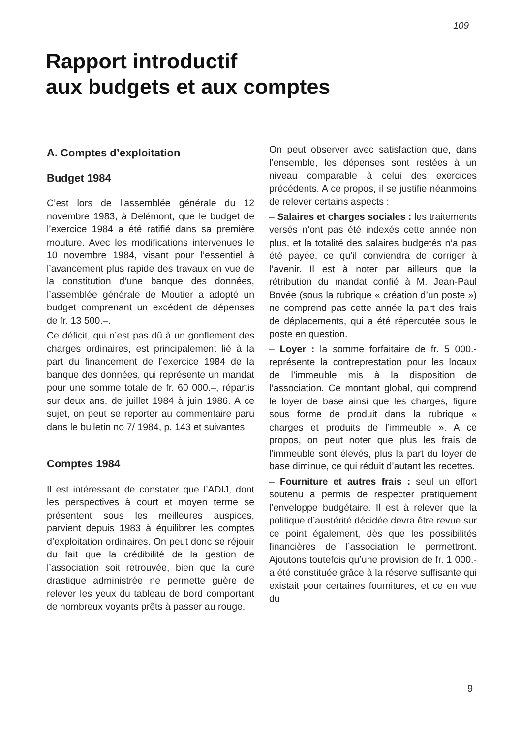109
Rapport introductif
aux budgets et aux comptes
A. Comptes d’exploitation
Budget 1984
C’est lors de l’assemblée générale du 12 novembre 1983, à Delémont, que le budget de l’exercice 1984 a été ratifié dans sa première mouture. Avec les modifications intervenues le 10 novembre 1984, visant pour l’essentiel à l’avancement plus rapide des travaux en vue de la constitution d’une banque des données, l’assemblée générale de Moutier a adopté un budget comprenant un excédent de dépenses de fr. 13 500.–.
Ce déficit, qui n’est pas dû à un gonflement des charges ordinaires, est principalement lié à la part du financement de l’exercice 1984 de la banque des données, qui représente un mandat pour une somme totale de fr. 60 000.–, répartis sur deux ans, de juillet 1984 à juin 1986. A ce sujet, on peut se reporter au commentaire paru dans le bulletin no 7/ 1984, p. 143 et suivantes.
Comptes 1984
Il est intéressant de constater que l’ADIJ, dont les perspectives à court et moyen terme se présentent sous les meilleures auspices, parvient depuis 1983 à équilibrer les comptes d’exploitation ordinaires. On peut donc se réjouir du fait que la crédibilité de la gestion de l’association soit retrouvée, bien que la cure drastique administrée ne permette guère de relever les yeux du tableau de bord comportant de nombreux voyants prêts à passer au rouge.
On peut observer avec satisfaction que, dans l’ensemble, les dépenses sont restées à un niveau comparable à celui des exercices précédents. A ce propos, il se justifie néanmoins de relever certains aspects :
– Salaires et charges sociales : les traitements versés n’ont pas été indexés cette année non plus, et la totalité des salaires budgetés n’a pas été payée, ce qu’il conviendra de corriger à l’avenir. Il est à noter par ailleurs que la rétribution du mandat confié à M. Jean-Paul Bovée (sous la rubrique « création d’un poste ») ne comprend pas cette année la part des frais de déplacements, qui a été répercutée sous le poste en question.
– Loyer : la somme forfaitaire de fr. 5 000.- représente la contreprestation pour les locaux de l’immeuble mis à la disposition de l’association. Ce montant global, qui comprend le loyer de base ainsi que les charges, figure sous forme de produit dans la rubrique « charges et produits de l’immeuble ». A ce propos, on peut noter que plus les frais de l’immeuble sont élevés, plus la part du loyer de base diminue, ce qui réduit d’autant les recettes.
– Fourniture et autres frais : seul un effort soutenu a permis de respecter pratiquement l’enveloppe budgétaire. Il est à relever que la politique d’austérité décidée devra être revue sur ce point également, dès que les possibilités financières de l’association le permettront. Ajoutons toutefois qu’une provision de fr. 1 000.- a été constituée grâce à la réserve suffisante qui existait pour certaines fournitures, et ce en vue du
9